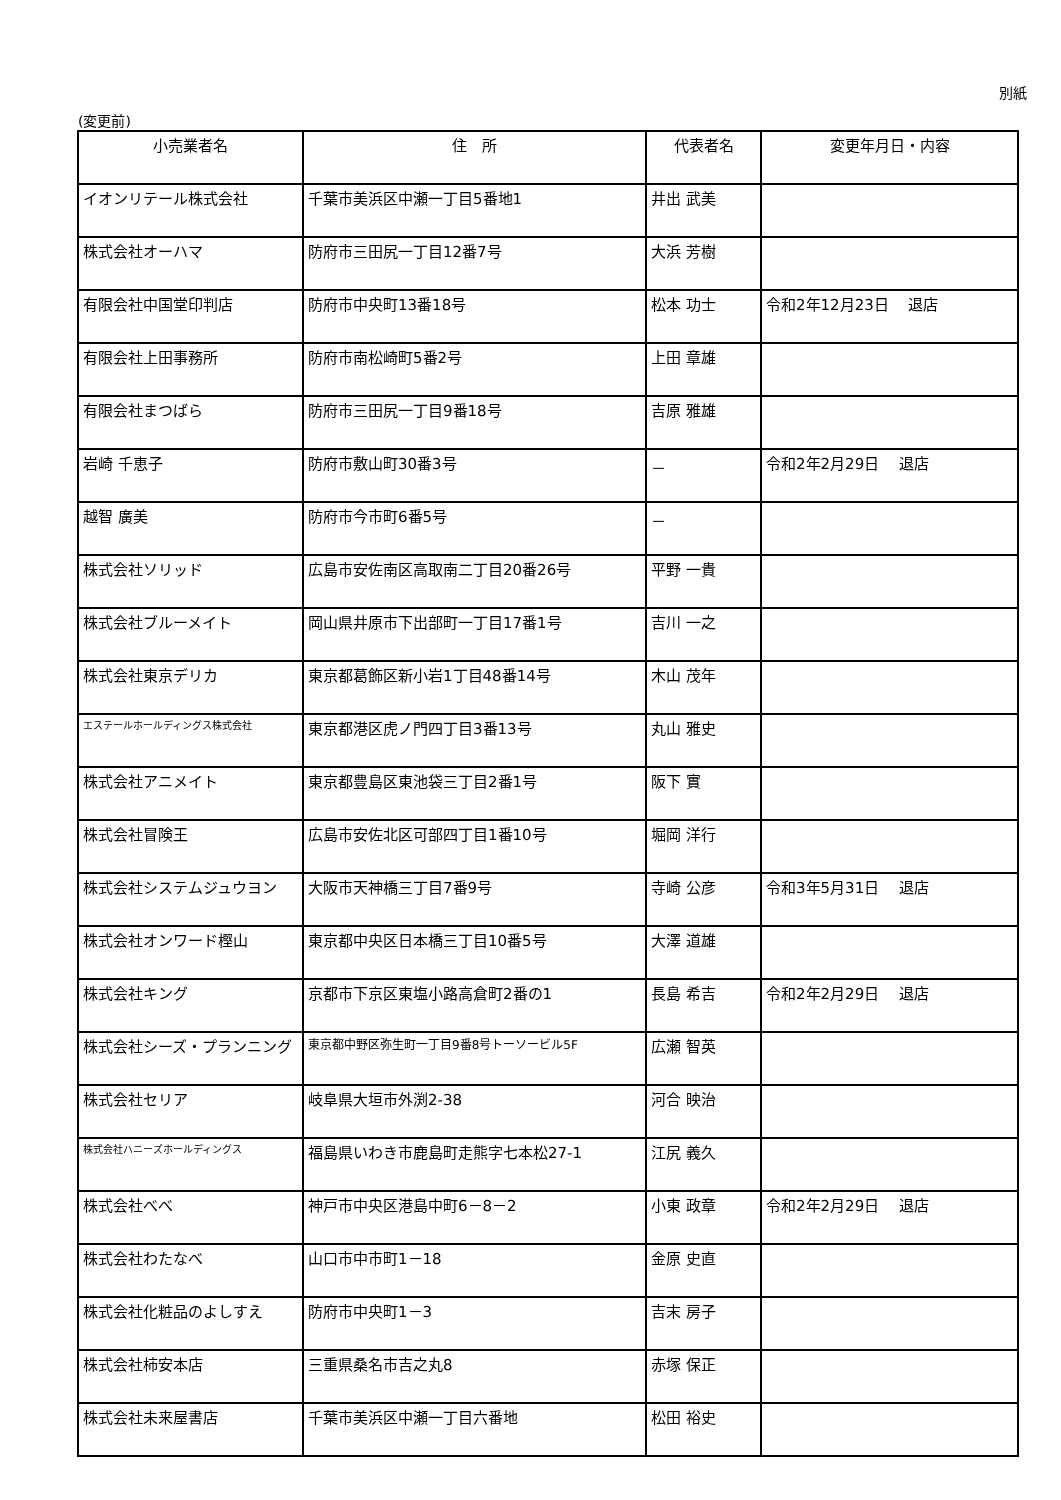別紙
(変更前)
| 小売業者名 | 住 所 | 代表者名 | 変更年月日・内容 |
| --- | --- | --- | --- |
| イオンリテール株式会社 | 千葉市美浜区中瀬一丁目5番地1 | 井出 武美 | |
| 株式会社オーハマ | 防府市三田尻一丁目12番7号 | 大浜 芳樹 | |
| 有限会社中国堂印判店 | 防府市中央町13番18号 | 松本 功士 | 令和2年12月23日 退店 |
| 有限会社上田事務所 | 防府市南松崎町5番2号 | 上田 章雄 | |
| 有限会社まつばら | 防府市三田尻一丁目9番18号 | 吉原 雅雄 | |
| 岩崎 千恵子 | 防府市敷山町30番3号 | － | 令和2年2月29日 退店 |
| 越智 廣美 | 防府市今市町6番5号 | － | |
| 株式会社ソリッド | 広島市安佐南区高取南二丁目20番26号 | 平野 一貴 | |
| 株式会社ブルーメイト | 岡山県井原市下出部町一丁目17番1号 | 吉川 一之 | |
| 株式会社東京デリカ | 東京都葛飾区新小岩1丁目48番14号 | 木山 茂年 | |
| エステールホールディングス株式会社 | 東京都港区虎ノ門四丁目3番13号 | 丸山 雅史 | |
| 株式会社アニメイト | 東京都豊島区東池袋三丁目2番1号 | 阪下 實 | |
| 株式会社冒険王 | 広島市安佐北区可部四丁目1番10号 | 堀岡 洋行 | |
| 株式会社システムジュウヨン | 大阪市天神橋三丁目7番9号 | 寺崎 公彦 | 令和3年5月31日 退店 |
| 株式会社オンワード樫山 | 東京都中央区日本橋三丁目10番5号 | 大澤 道雄 | |
| 株式会社キング | 京都市下京区東塩小路高倉町2番の1 | 長島 希吉 | 令和2年2月29日 退店 |
| 株式会社シーズ・プランニング | 東京都中野区弥生町一丁目9番8号トーソービル5F | 広瀬 智英 | |
| 株式会社セリア | 岐阜県大垣市外渕2-38 | 河合 映治 | |
| 株式会社ハニーズホールディングス | 福島県いわき市鹿島町走熊字七本松27-1 | 江尻 義久 | |
| 株式会社べべ | 神戸市中央区港島中町6－8－2 | 小東 政章 | 令和2年2月29日 退店 |
| 株式会社わたなべ | 山口市中市町1－18 | 金原 史直 | |
| 株式会社化粧品のよしすえ | 防府市中央町1－3 | 吉末 房子 | |
| 株式会社柿安本店 | 三重県桑名市吉之丸8 | 赤塚 保正 | |
| 株式会社未来屋書店 | 千葉市美浜区中瀬一丁目六番地 | 松田 裕史 | |